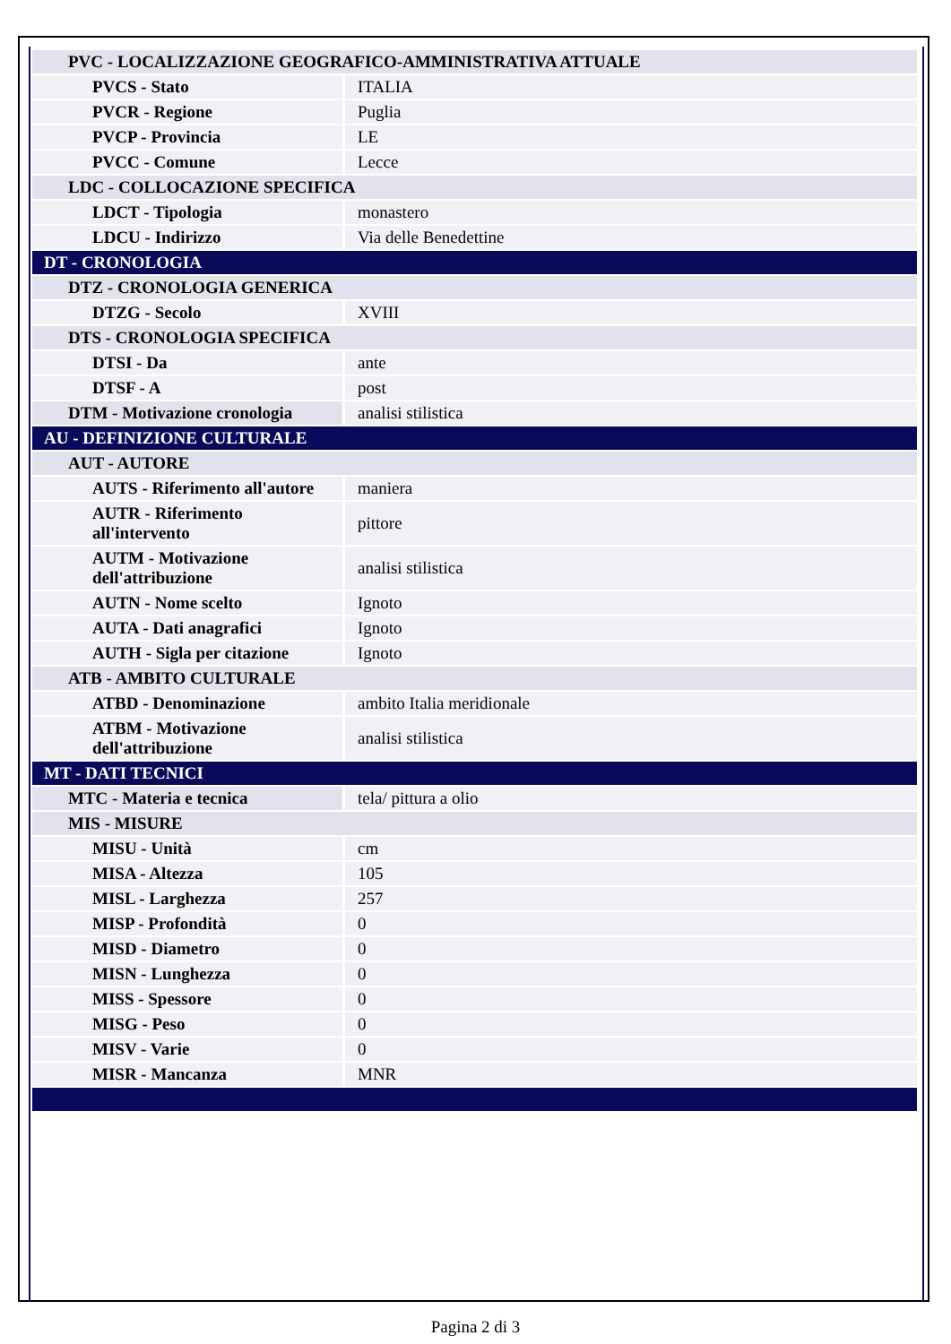| PVC - LOCALIZZAZIONE GEOGRAFICO-AMMINISTRATIVA ATTUALE | |
| PVCS - Stato | ITALIA |
| PVCR - Regione | Puglia |
| PVCP - Provincia | LE |
| PVCC - Comune | Lecce |
| LDC - COLLOCAZIONE SPECIFICA | |
| LDCT - Tipologia | monastero |
| LDCU - Indirizzo | Via delle Benedettine |
| DT - CRONOLOGIA | |
| DTZ - CRONOLOGIA GENERICA | |
| DTZG - Secolo | XVIII |
| DTS - CRONOLOGIA SPECIFICA | |
| DTSI - Da | ante |
| DTSF - A | post |
| DTM - Motivazione cronologia | analisi stilistica |
| AU - DEFINIZIONE CULTURALE | |
| AUT - AUTORE | |
| AUTS - Riferimento all'autore | maniera |
| AUTR - Riferimento all'intervento | pittore |
| AUTM - Motivazione dell'attribuzione | analisi stilistica |
| AUTN - Nome scelto | Ignoto |
| AUTA - Dati anagrafici | Ignoto |
| AUTH - Sigla per citazione | Ignoto |
| ATB - AMBITO CULTURALE | |
| ATBD - Denominazione | ambito Italia meridionale |
| ATBM - Motivazione dell'attribuzione | analisi stilistica |
| MT - DATI TECNICI | |
| MTC - Materia e tecnica | tela/ pittura a olio |
| MIS - MISURE | |
| MISU - Unità | cm |
| MISA - Altezza | 105 |
| MISL - Larghezza | 257 |
| MISP - Profondità | 0 |
| MISD - Diametro | 0 |
| MISN - Lunghezza | 0 |
| MISS - Spessore | 0 |
| MISG - Peso | 0 |
| MISV - Varie | 0 |
| MISR - Mancanza | MNR |
Pagina 2 di 3